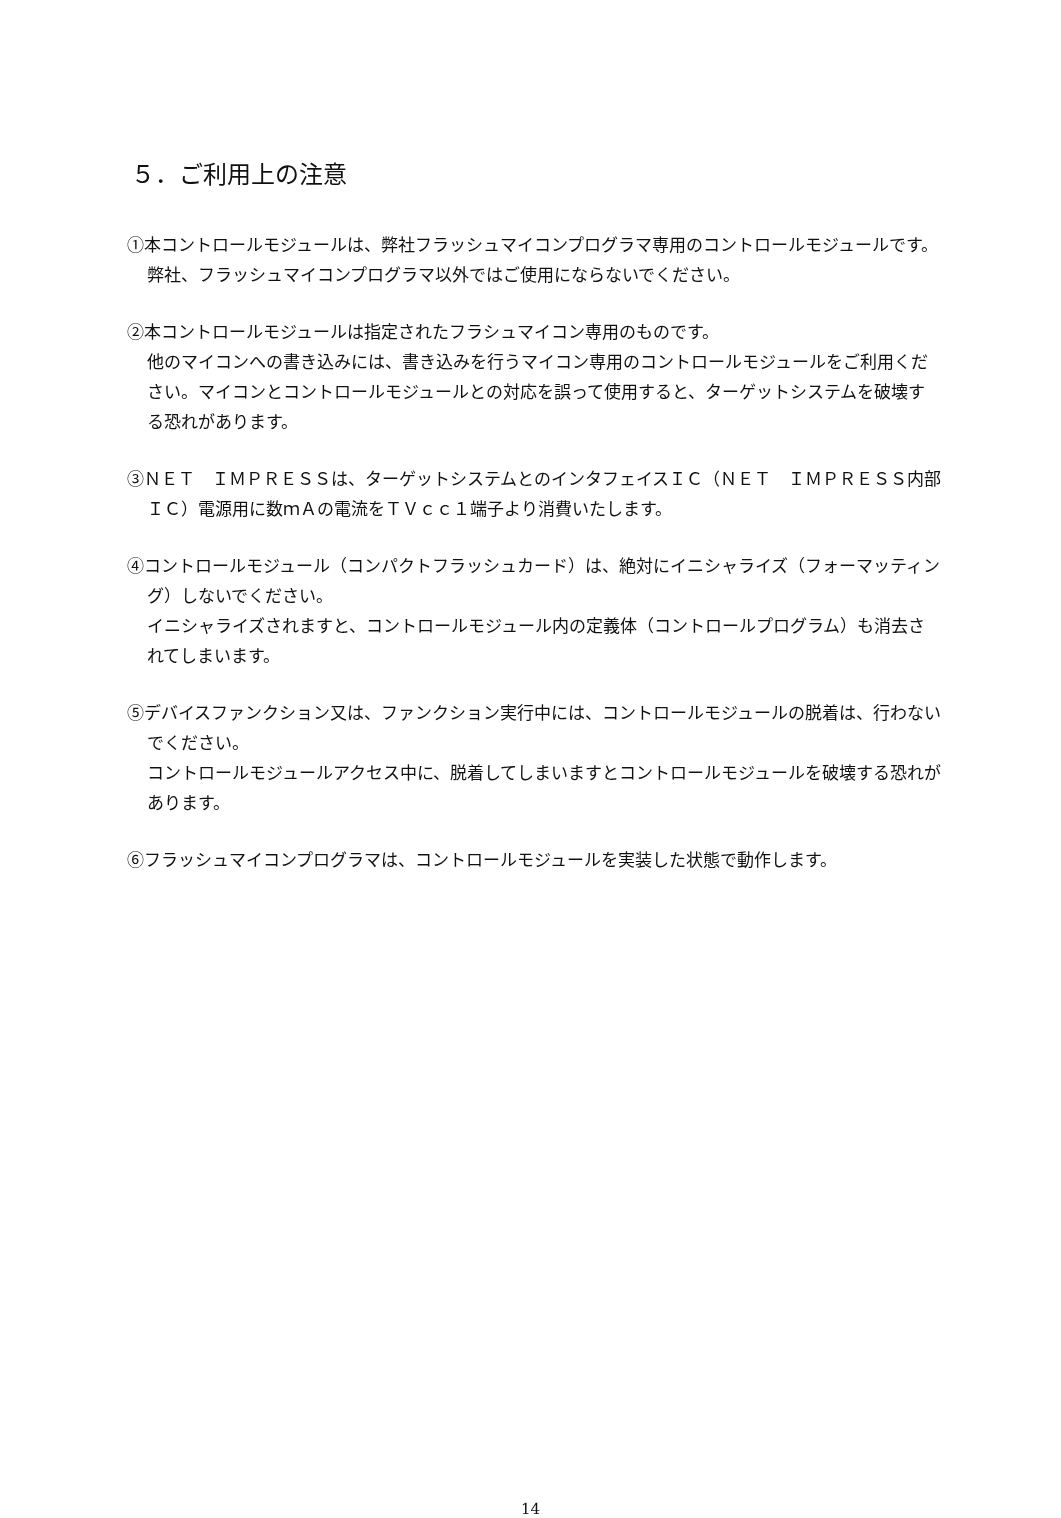５．ご利用上の注意
①本コントロールモジュールは、弊社フラッシュマイコンプログラマ専用のコントロールモジュールです。弊社、フラッシュマイコンプログラマ以外ではご使用にならないでください。
②本コントロールモジュールは指定されたフラシュマイコン専用のものです。
他のマイコンへの書き込みには、書き込みを行うマイコン専用のコントロールモジュールをご利用ください。マイコンとコントロールモジュールとの対応を誤って使用すると、ターゲットシステムを破壊する恐れがあります。
③ＮＥＴ　ＩＭＰＲＥＳＳは、ターゲットシステムとのインタフェイスＩＣ（ＮＥＴ　ＩＭＰＲＥＳＳ内部ＩＣ）電源用に数ｍＡの電流をＴＶｃｃ１端子より消費いたします。
④コントロールモジュール（コンパクトフラッシュカード）は、絶対にイニシャライズ（フォーマッティング）しないでください。
イニシャライズされますと、コントロールモジュール内の定義体（コントロールプログラム）も消去されてしまいます。
⑤デバイスファンクション又は、ファンクション実行中には、コントロールモジュールの脱着は、行わないでください。
コントロールモジュールアクセス中に、脱着してしまいますとコントロールモジュールを破壊する恐れがあります。
⑥フラッシュマイコンプログラマは、コントロールモジュールを実装した状態で動作します。
14